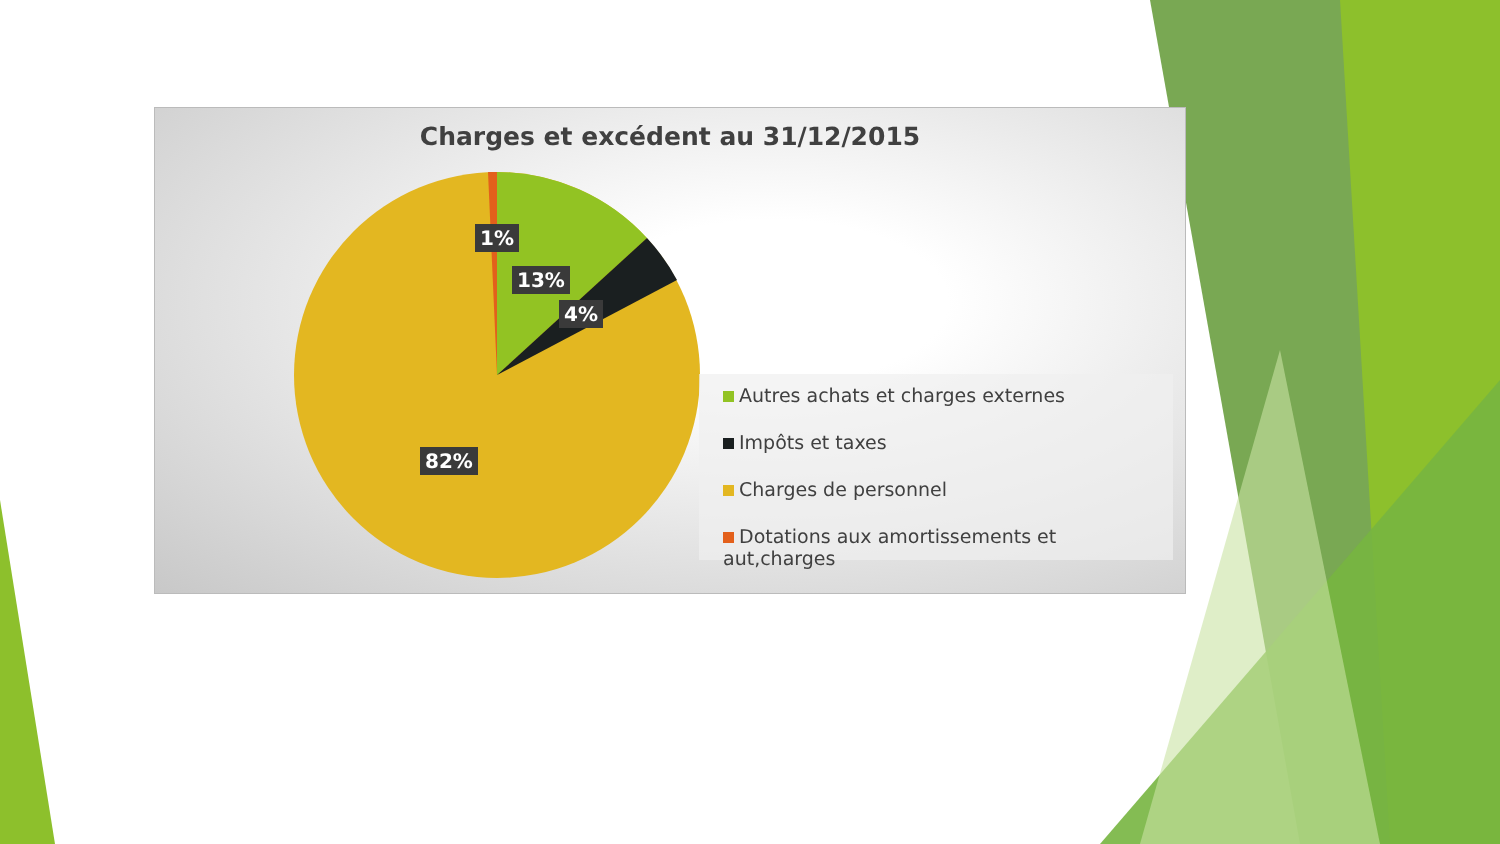Charges et excédent au 31/12/2015
1%
13%
4%
82%
Autres achats et charges externes
Impôts et taxes
Charges de personnel
Dotations aux amortissements et aut,charges